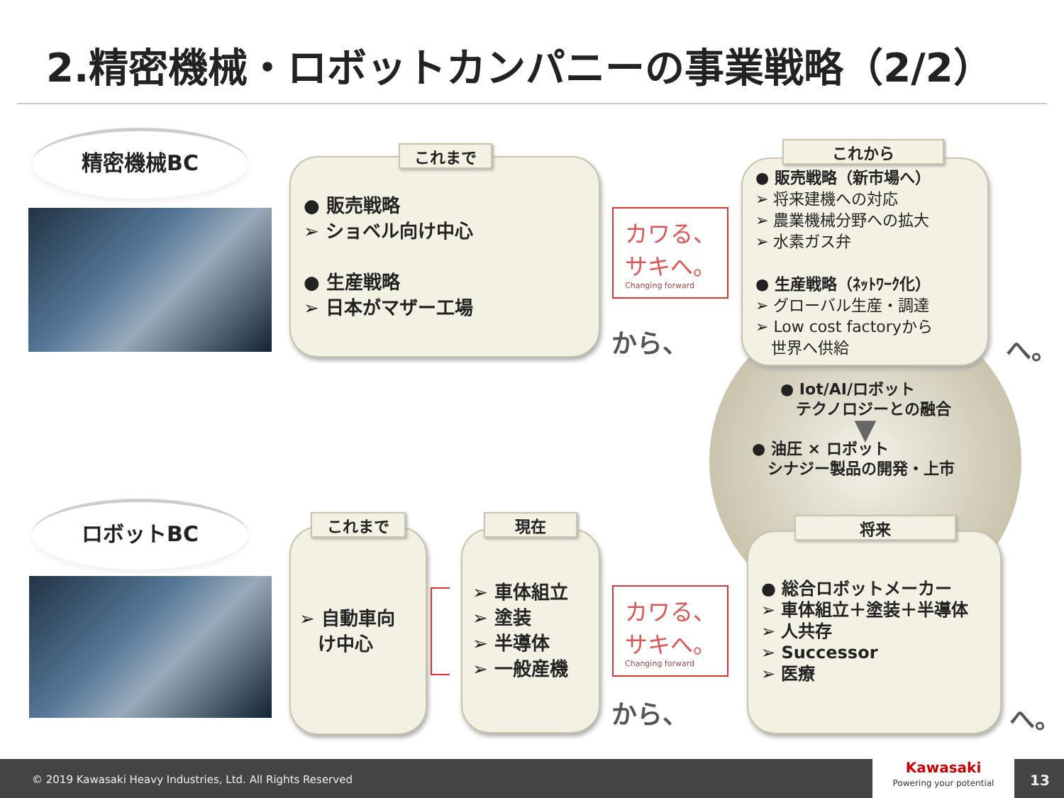2.精密機械・ロボットカンパニーの事業戦略（2/2）
精密機械BC
● 販売戦略
➢ ショベル向け中心
● 生産戦略
➢ 日本がマザー工場
これまで
カワる、
サキへ。
Changing forward
から、
● 販売戦略（新市場へ）
➢ 将来建機への対応
➢ 農業機械分野への拡大
➢ 水素ガス弁
● 生産戦略（ﾈｯﾄﾜｰｸ化）
➢ グローバル生産・調達
➢ Low cost factoryから
　世界へ供給
これから
へ。
● Iot/AI/ロボット
　テクノロジーとの融合
▼
● 油圧 × ロボット
　シナジー製品の開発・上市
ロボットBC
➢ 自動車向
　け中心
これまで
➢ 車体組立
➢ 塗装
➢ 半導体
➢ 一般産機
現在
カワる、
サキへ。
Changing forward
から、
● 総合ロボットメーカー
➢ 車体組立＋塗装＋半導体
➢ 人共存
➢ Successor
➢ 医療
将来
へ。
© 2019 Kawasaki Heavy Industries, Ltd. All Rights Reserved
Kawasaki
Powering your potential
13